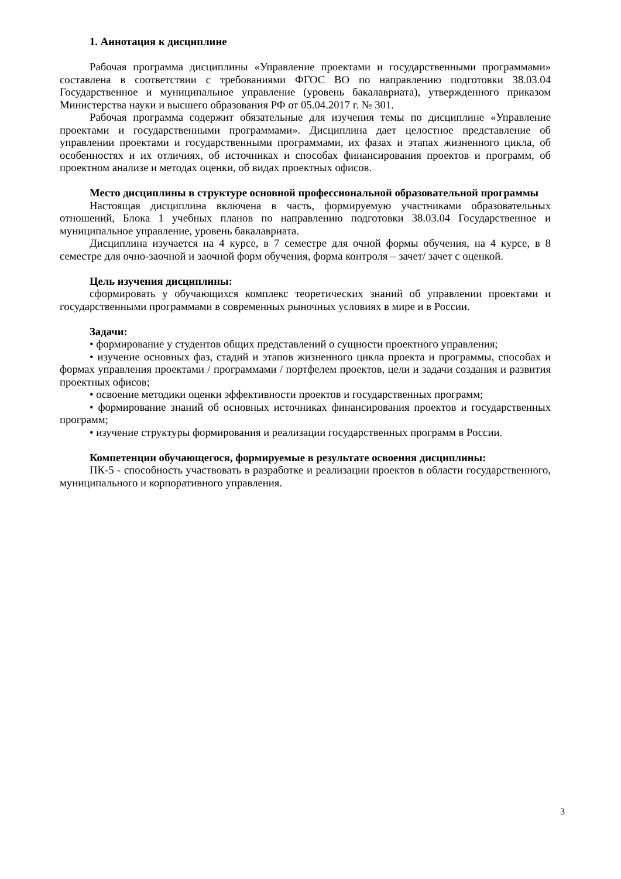1. Аннотация к дисциплине
Рабочая программа дисциплины «Управление проектами и государственными программами» составлена в соответствии с требованиями ФГОС ВО по направлению подготовки 38.03.04 Государственное и муниципальное управление (уровень бакалавриата), утвержденного приказом Министерства науки и высшего образования РФ от 05.04.2017 г. № 301.
Рабочая программа содержит обязательные для изучения темы по дисциплине «Управление проектами и государственными программами». Дисциплина дает целостное представление об управлении проектами и государственными программами, их фазах и этапах жизненного цикла, об особенностях и их отличиях, об источниках и способах финансирования проектов и программ, об проектном анализе и методах оценки, об видах проектных офисов.
Место дисциплины в структуре основной профессиональной образовательной программы
Настоящая дисциплина включена в часть, формируемую участниками образовательных отношений, Блока 1 учебных планов по направлению подготовки 38.03.04 Государственное и муниципальное управление, уровень бакалавриата.
Дисциплина изучается на 4 курсе, в 7 семестре для очной формы обучения, на 4 курсе, в 8 семестре для очно-заочной и заочной форм обучения, форма контроля – зачет/ зачет с оценкой.
Цель изучения дисциплины:
сформировать у обучающихся комплекс теоретических знаний об управлении проектами и государственными программами в современных рыночных условиях в мире и в России.
Задачи:
• формирование у студентов общих представлений о сущности проектного управления;
• изучение основных фаз, стадий и этапов жизненного цикла проекта и программы, способах и формах управления проектами / программами / портфелем проектов, цели и задачи создания и развития проектных офисов;
• освоение методики оценки эффективности проектов и государственных программ;
• формирование знаний об основных источниках финансирования проектов и государственных программ;
• изучение структуры формирования и реализации государственных программ в России.
Компетенции обучающегося, формируемые в результате освоения дисциплины:
ПК-5 - способность участвовать в разработке и реализации проектов в области государственного, муниципального и корпоративного управления.
3